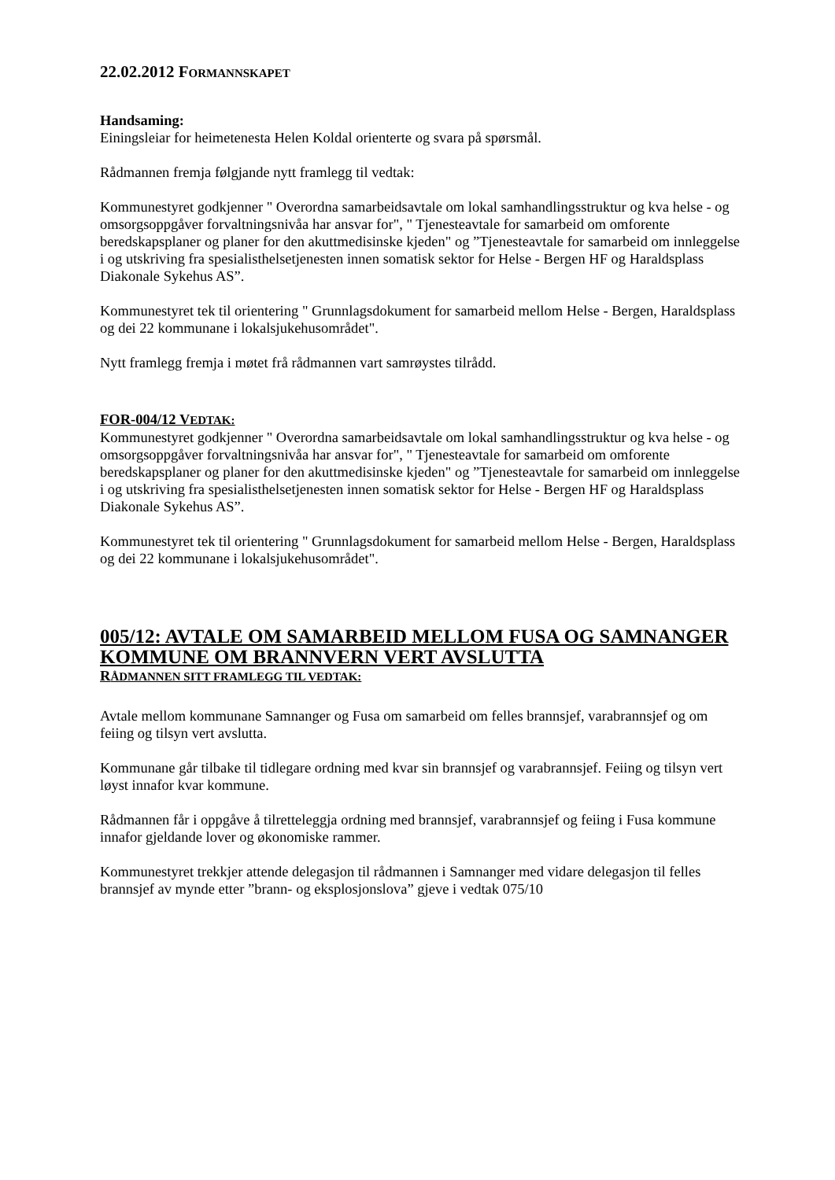22.02.2012 FORMANNSKAPET
Handsaming:
Einingsleiar for heimetenesta Helen Koldal orienterte og svara på spørsmål.
Rådmannen fremja følgjande nytt framlegg til vedtak:
Kommunestyret godkjenner " Overordna samarbeidsavtale om lokal samhandlingsstruktur og kva helse - og omsorgsoppgåver forvaltningsnivåa har ansvar for", " Tjenesteavtale for samarbeid om omforente beredskapsplaner og planer for den akuttmedisinske kjeden" og ”Tjenesteavtale for samarbeid om innleggelse i og utskriving fra spesialisthelsetjenesten innen somatisk sektor for Helse - Bergen HF og Haraldsplass Diakonale Sykehus AS”.
Kommunestyret tek til orientering " Grunnlagsdokument for samarbeid mellom Helse - Bergen, Haraldsplass og dei 22 kommunane i lokalsjukehusområdet".
Nytt framlegg fremja i møtet frå rådmannen vart samrøystes tilrådd.
FOR-004/12 VEDTAK:
Kommunestyret godkjenner " Overordna samarbeidsavtale om lokal samhandlingsstruktur og kva helse - og omsorgsoppgåver forvaltningsnivåa har ansvar for", " Tjenesteavtale for samarbeid om omforente beredskapsplaner og planer for den akuttmedisinske kjeden" og ”Tjenesteavtale for samarbeid om innleggelse i og utskriving fra spesialisthelsetjenesten innen somatisk sektor for Helse - Bergen HF og Haraldsplass Diakonale Sykehus AS”.
Kommunestyret tek til orientering " Grunnlagsdokument for samarbeid mellom Helse - Bergen, Haraldsplass og dei 22 kommunane i lokalsjukehusområdet".
005/12: AVTALE OM SAMARBEID MELLOM FUSA OG SAMNANGER KOMMUNE OM BRANNVERN VERT AVSLUTTA
RÅDMANNEN SITT FRAMLEGG TIL VEDTAK:
Avtale mellom kommunane Samnanger og Fusa om samarbeid om felles brannsjef, varabrannsjef og om feiing og tilsyn vert avslutta.
Kommunane går tilbake til tidlegare ordning med kvar sin brannsjef og varabrannsjef. Feiing og tilsyn vert løyst innafor kvar kommune.
Rådmannen får i oppgåve å tilretteleggja ordning med brannsjef, varabrannsjef og feiing i Fusa kommune innafor gjeldande lover og økonomiske rammer.
Kommunestyret trekkjer attende delegasjon til rådmannen i Samnanger med vidare delegasjon til felles brannsjef av mynde etter ”brann- og eksplosjonslova” gjeve i vedtak 075/10